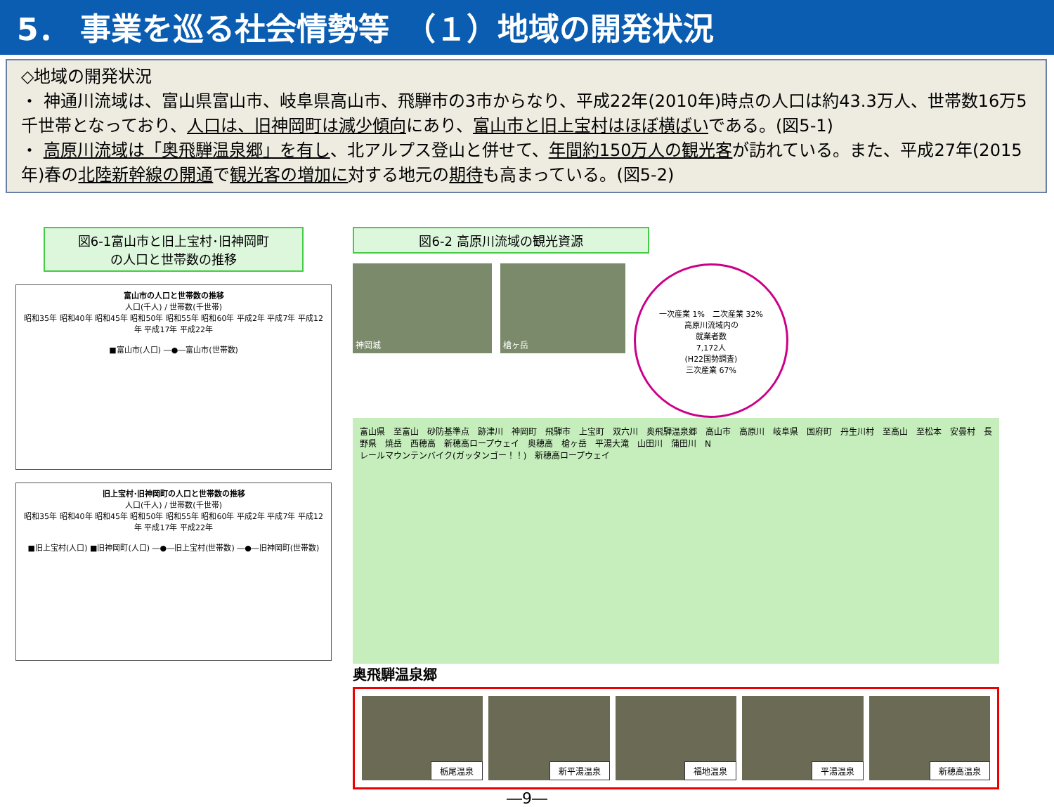5． 事業を巡る社会情勢等　（１）地域の開発状況
◇地域の開発状況
・ 神通川流域は、富山県富山市、岐阜県高山市、飛騨市の3市からなり、平成22年(2010年)時点の人口は約43.3万人、世帯数16万5千世帯となっており、人口は、旧神岡町は減少傾向にあり、富山市と旧上宝村はほぼ横ばいである。(図5-1)
・ 高原川流域は「奥飛騨温泉郷」を有し、北アルプス登山と併せて、年間約150万人の観光客が訪れている。また、平成27年(2015年)春の北陸新幹線の開通で観光客の増加に対する地元の期待も高まっている。(図5-2)
図6-1富山市と旧上宝村･旧神岡町
の人口と世帯数の推移
富山市の人口と世帯数の推移
人口(千人) / 世帯数(千世帯)
昭和35年 昭和40年 昭和45年 昭和50年 昭和55年 昭和60年 平成2年 平成7年 平成12年 平成17年 平成22年
■富山市(人口) ―●―富山市(世帯数)
旧上宝村･旧神岡町の人口と世帯数の推移
人口(千人) / 世帯数(千世帯)
昭和35年 昭和40年 昭和45年 昭和50年 昭和55年 昭和60年 平成2年 平成7年 平成12年 平成17年 平成22年
■旧上宝村(人口) ■旧神岡町(人口) ―●―旧上宝村(世帯数) ―●―旧神岡町(世帯数)
図6-2 高原川流域の観光資源
神岡城 槍ヶ岳
一次産業 1%　二次産業 32%
高原川流域内の
就業者数
7,172人
(H22国勢調査)
三次産業 67%
富山県　至富山　砂防基準点　跡津川　神岡町　飛騨市　上宝町　双六川　奥飛騨温泉郷　高山市　高原川　岐阜県　国府町　丹生川村　至高山　至松本　安曇村　長野県　焼岳　西穂高　新穂高ロープウェイ　奥穂高　槍ヶ岳　平湯大滝　山田川　蒲田川　N
レールマウンテンバイク(ガッタンゴー！！)　新穂高ロープウェイ
奥飛騨温泉郷
栃尾温泉 新平湯温泉 福地温泉 平湯温泉 新穂高温泉
―9―